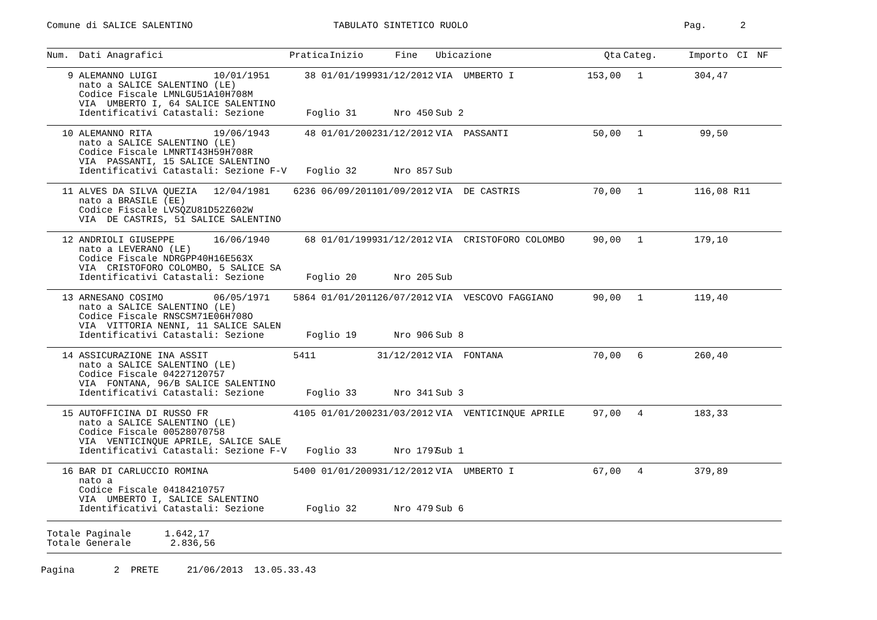Comune di SALICE SALENTINO TABULATO SINTETICO RUOLO Pag. 2
| Num. | Dati Anagrafici | Pratica | Inizio | Fine | Ubicazione | Qta | Categ. | Importo | CI | NF |
| --- | --- | --- | --- | --- | --- | --- | --- | --- | --- | --- |
| 9 | ALEMANNO LUIGI 10/01/1951 | 38 | 01/01/1999 | 31/12/2012 | VIA UMBERTO I | 153,00 | 1 | 304,47 | | |
| | nato a SALICE SALENTINO (LE) | | | | | | | | | |
| | Codice Fiscale LMNLGU51A10H708M | | | | | | | | | |
| | VIA UMBERTO I, 64 SALICE SALENTINO | | | | | | | | | |
| | Identificativi Catastali: Sezione | Foglio 31 | | Nro 450 | Sub 2 | | | | | |
| 10 | ALEMANNO RITA 19/06/1943 | 48 | 01/01/2002 | 31/12/2012 | VIA PASSANTI | 50,00 | 1 | 99,50 | | |
| | nato a SALICE SALENTINO (LE) | | | | | | | | | |
| | Codice Fiscale LMNRTI43H59H708R | | | | | | | | | |
| | VIA PASSANTI, 15 SALICE SALENTINO | | | | | | | | | |
| | Identificativi Catastali: Sezione F-V | Foglio 32 | | Nro 857 | Sub | | | | | |
| 11 | ALVES DA SILVA QUEZIA 12/04/1981 | 6236 | 06/09/2011 | 01/09/2012 | VIA DE CASTRIS | 70,00 | 1 | 116,08 | R11 | |
| | nato a BRASILE (EE) | | | | | | | | | |
| | Codice Fiscale LVSQZU81D52Z602W | | | | | | | | | |
| | VIA DE CASTRIS, 51 SALICE SALENTINO | | | | | | | | | |
| 12 | ANDRIOLI GIUSEPPE 16/06/1940 | 68 | 01/01/1999 | 31/12/2012 | VIA CRISTOFORO COLOMBO | 90,00 | 1 | 179,10 | | |
| | nato a LEVERANO (LE) | | | | | | | | | |
| | Codice Fiscale NDRGPP40H16E563X | | | | | | | | | |
| | VIA CRISTOFORO COLOMBO, 5 SALICE SA | | | | | | | | | |
| | Identificativi Catastali: Sezione | Foglio 20 | | Nro 205 | Sub | | | | | |
| 13 | ARNESANO COSIMO 06/05/1971 | 5864 | 01/01/2011 | 26/07/2012 | VIA VESCOVO FAGGIANO | 90,00 | 1 | 119,40 | | |
| | nato a SALICE SALENTINO (LE) | | | | | | | | | |
| | Codice Fiscale RNSCSM71E06H708O | | | | | | | | | |
| | VIA VITTORIA NENNI, 11 SALICE SALEN | | | | | | | | | |
| | Identificativi Catastali: Sezione | Foglio 19 | | Nro 906 | Sub 8 | | | | | |
| 14 | ASSICURAZIONE INA ASSIT | 5411 | | 31/12/2012 | VIA FONTANA | 70,00 | 6 | 260,40 | | |
| | nato a SALICE SALENTINO (LE) | | | | | | | | | |
| | Codice Fiscale 04227120757 | | | | | | | | | |
| | VIA FONTANA, 96/B SALICE SALENTINO | | | | | | | | | |
| | Identificativi Catastali: Sezione | Foglio 33 | | Nro 341 | Sub 3 | | | | | |
| 15 | AUTOFFICINA DI RUSSO FR | 4105 | 01/01/2002 | 31/03/2012 | VIA VENTICINQUE APRILE | 97,00 | 4 | 183,33 | | |
| | nato a SALICE SALENTINO (LE) | | | | | | | | | |
| | Codice Fiscale 00528070758 | | | | | | | | | |
| | VIA VENTICINQUE APRILE, SALICE SALE | | | | | | | | | |
| | Identificativi Catastali: Sezione F-V | Foglio 33 | | Nro 1797 | Sub 1 | | | | | |
| 16 | BAR DI CARLUCCIO ROMINA | 5400 | 01/01/2009 | 31/12/2012 | VIA UMBERTO I | 67,00 | 4 | 379,89 | | |
| | nato a | | | | | | | | | |
| | Codice Fiscale 04184210757 | | | | | | | | | |
| | VIA UMBERTO I, SALICE SALENTINO | | | | | | | | | |
| | Identificativi Catastali: Sezione | Foglio 32 | | Nro 479 | Sub 6 | | | | | |
Totale Paginale 1.642,17 Totale Generale 2.836,56
Pagina 2 PRETE 21/06/2013 13.05.33.43